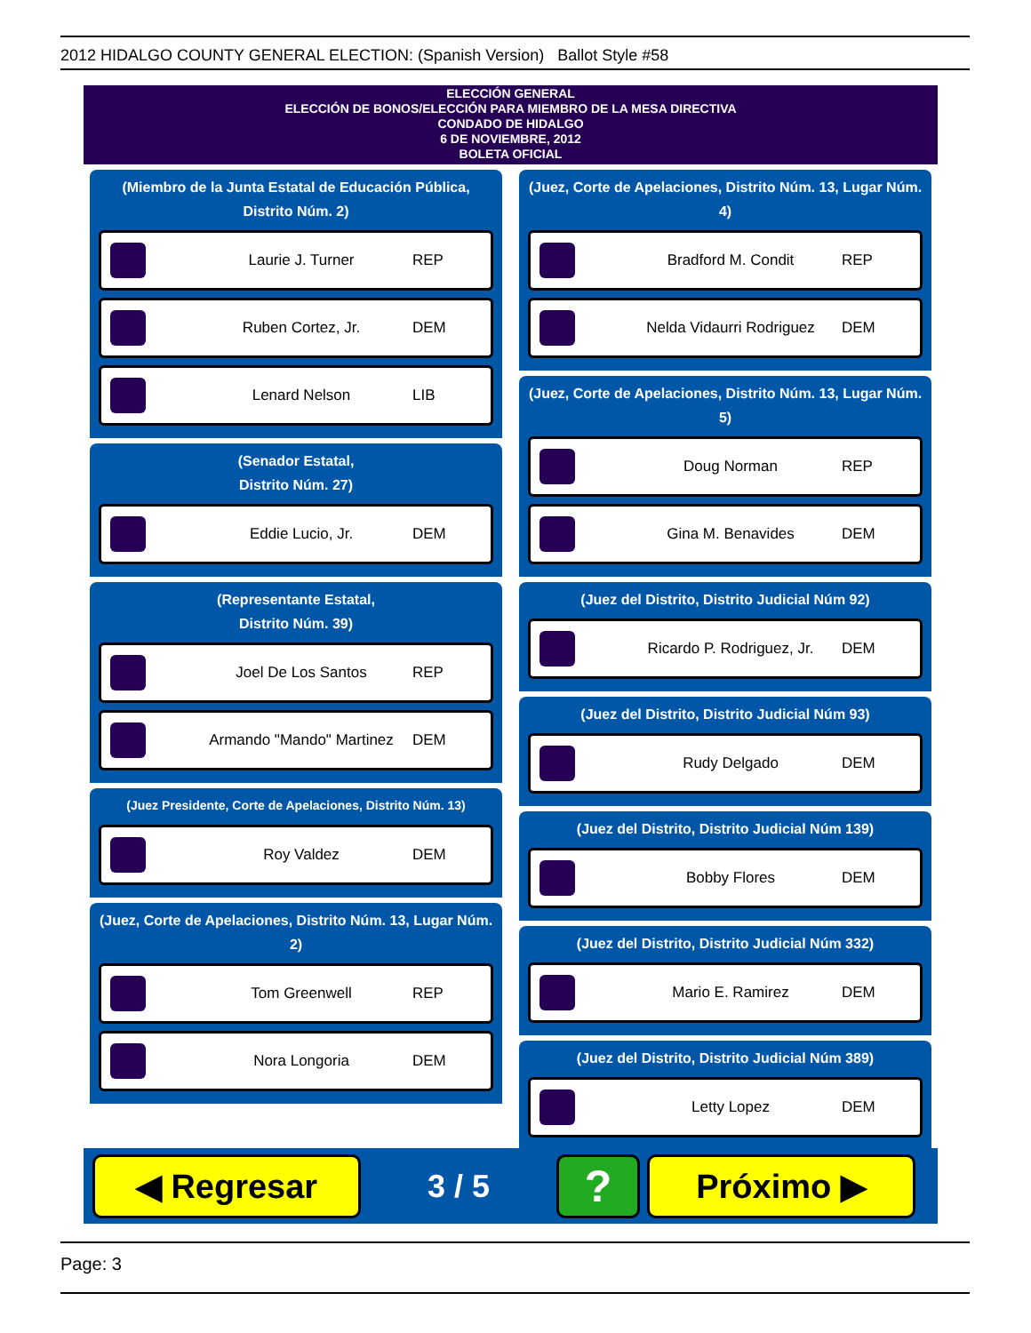2012 HIDALGO COUNTY GENERAL ELECTION: (Spanish Version) Ballot Style #58
ELECCIÓN GENERAL
ELECCIÓN DE BONOS/ELECCIÓN PARA MIEMBRO DE LA MESA DIRECTIVA
CONDADO DE HIDALGO
6 DE NOVIEMBRE, 2012
BOLETA OFICIAL
(Miembro de la Junta Estatal de Educación Pública, Distrito Núm. 2)
Laurie J. Turner REP
Ruben Cortez, Jr. DEM
Lenard Nelson LIB
(Senador Estatal,
Distrito Núm. 27)
Eddie Lucio, Jr. DEM
(Representante Estatal,
Distrito Núm. 39)
Joel De Los Santos REP
Armando "Mando" Martinez DEM
(Juez Presidente, Corte de Apelaciones, Distrito Núm. 13)
Roy Valdez DEM
(Juez, Corte de Apelaciones, Distrito Núm. 13, Lugar Núm. 2)
Tom Greenwell REP
Nora Longoria DEM
(Juez, Corte de Apelaciones, Distrito Núm. 13, Lugar Núm. 4)
Bradford M. Condit REP
Nelda Vidaurri Rodriguez DEM
(Juez, Corte de Apelaciones, Distrito Núm. 13, Lugar Núm. 5)
Doug Norman REP
Gina M. Benavides DEM
(Juez del Distrito, Distrito Judicial Núm 92)
Ricardo P. Rodriguez, Jr.
DEM
(Juez del Distrito, Distrito Judicial Núm 93)
Rudy Delgado DEM
(Juez del Distrito, Distrito Judicial Núm 139)
Bobby Flores DEM
(Juez del Distrito, Distrito Judicial Núm 332)
Mario E. Ramirez DEM
(Juez del Distrito, Distrito Judicial Núm 389)
Letty Lopez DEM
◀ Regresar
3 / 5
?
Próximo ▶
Page: 3